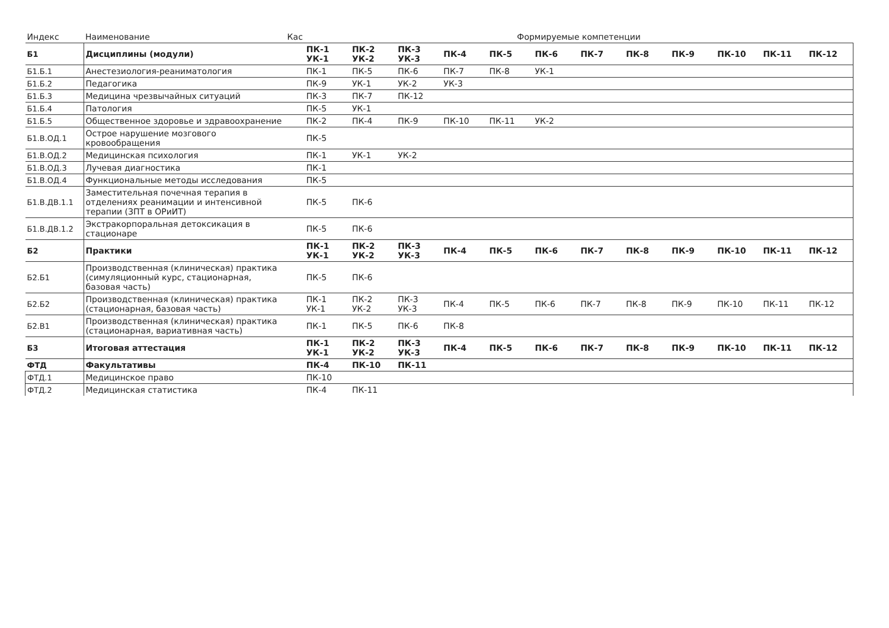| Индекс | Наименование | Кас | Формируемые компетенции | | | | | | | | | | | |
| --- | --- | --- | --- | --- | --- | --- | --- | --- | --- | --- | --- | --- | --- | --- |
| Б1 | Дисциплины (модули) | | ПК-1 УК-1 | ПК-2 УК-2 | ПК-3 УК-3 | ПК-4 | ПК-5 | ПК-6 | ПК-7 | ПК-8 | ПК-9 | ПК-10 | ПК-11 | ПК-12 |
| Б1.Б.1 | Анестезиология-реаниматология | | ПК-1 | ПК-5 | ПК-6 | ПК-7 | ПК-8 | УК-1 | | | | | | |
| Б1.Б.2 | Педагогика | | ПК-9 | УК-1 | УК-2 | УК-3 | | | | | | | | |
| Б1.Б.3 | Медицина чрезвычайных ситуаций | | ПК-3 | ПК-7 | ПК-12 | | | | | | | | | |
| Б1.Б.4 | Патология | | ПК-5 | УК-1 | | | | | | | | | | |
| Б1.Б.5 | Общественное здоровье и здравоохранение | | ПК-2 | ПК-4 | ПК-9 | ПК-10 | ПК-11 | УК-2 | | | | | | |
| Б1.В.ОД.1 | Острое нарушение мозгового кровообращения | | ПК-5 | | | | | | | | | | | |
| Б1.В.ОД.2 | Медицинская психология | | ПК-1 | УК-1 | УК-2 | | | | | | | | | |
| Б1.В.ОД.3 | Лучевая диагностика | | ПК-1 | | | | | | | | | | | |
| Б1.В.ОД.4 | Функциональные методы исследования | | ПК-5 | | | | | | | | | | | |
| Б1.В.ДВ.1.1 | Заместительная почечная терапия в отделениях реанимации и интенсивной терапии (ЗПТ в ОРиИТ) | | ПК-5 | ПК-6 | | | | | | | | | | |
| Б1.В.ДВ.1.2 | Экстракорпоральная детоксикация в стационаре | | ПК-5 | ПК-6 | | | | | | | | | | |
| Б2 | Практики | | ПК-1 УК-1 | ПК-2 УК-2 | ПК-3 УК-3 | ПК-4 | ПК-5 | ПК-6 | ПК-7 | ПК-8 | ПК-9 | ПК-10 | ПК-11 | ПК-12 |
| Б2.Б1 | Производственная (клиническая) практика (симуляционный курс, стационарная, базовая часть) | | ПК-5 | ПК-6 | | | | | | | | | | |
| Б2.Б2 | Производственная (клиническая) практика (стационарная, базовая часть) | | ПК-1 УК-1 | ПК-2 УК-2 | ПК-3 УК-3 | ПК-4 | ПК-5 | ПК-6 | ПК-7 | ПК-8 | ПК-9 | ПК-10 | ПК-11 | ПК-12 |
| Б2.В1 | Производственная (клиническая) практика (стационарная, вариативная часть) | | ПК-1 | ПК-5 | ПК-6 | ПК-8 | | | | | | | | |
| Б3 | Итоговая аттестация | | ПК-1 УК-1 | ПК-2 УК-2 | ПК-3 УК-3 | ПК-4 | ПК-5 | ПК-6 | ПК-7 | ПК-8 | ПК-9 | ПК-10 | ПК-11 | ПК-12 |
| ФТД | Факультативы | | ПК-4 | ПК-10 | ПК-11 | | | | | | | | | |
| ФТД.1 | Медицинское право | | ПК-10 | | | | | | | | | | | |
| ФТД.2 | Медицинская статистика | | ПК-4 | ПК-11 | | | | | | | | | | |